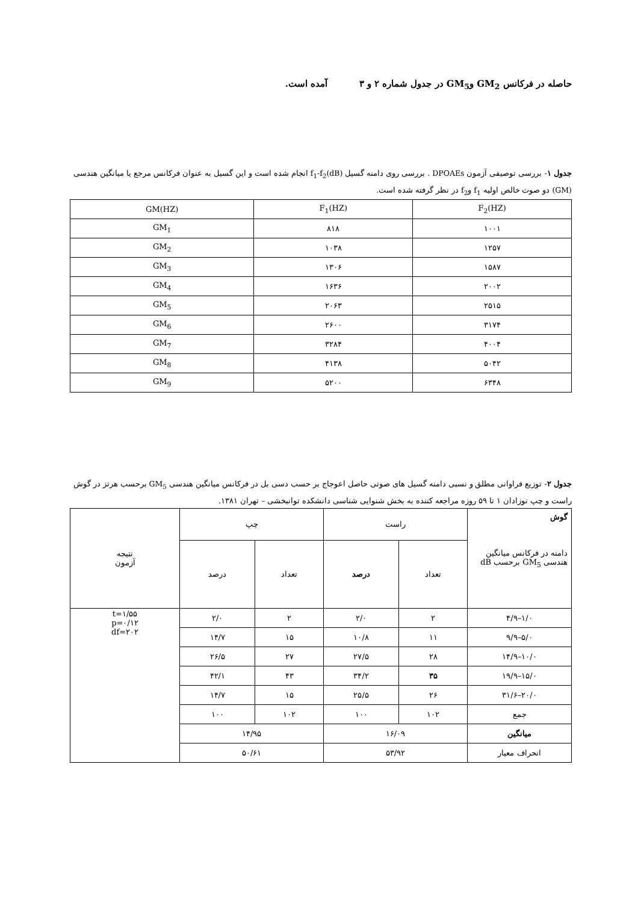حاصله در فرکانس GM<sub>2</sub> وGM<sub>5</sub> در جدول شماره ۲ و ۳ آمده است.
جدول ۱- بررسی توصیفی آزمون DPOAEs . بررسی روی دامنه گسیل f<sub>1</sub>-f<sub>2</sub>(dB) انجام شده است و این گسیل به عنوان فرکانس مرجع یا میانگین هندسی (GM) دو صوت خالص اولیه f<sub>1</sub> وf<sub>2</sub> در نظر گرفته شده است.
| F<sub>2</sub>(HZ) | F<sub>1</sub>(HZ) | GM(HZ) |
| --- | --- | --- |
| ۱۰۰۱ | ۸۱۸ | GM<sub>1</sub> |
| ۱۲۵۷ | ۱۰۳۸ | GM<sub>2</sub> |
| ۱۵۸۷ | ۱۳۰۶ | GM<sub>3</sub> |
| ۲۰۰۲ | ۱۶۳۶ | GM<sub>4</sub> |
| ۲۵۱۵ | ۲۰۶۳ | GM<sub>5</sub> |
| ۳۱۷۴ | ۲۶۰۰ | GM<sub>6</sub> |
| ۴۰۰۴ | ۳۲۸۴ | GM<sub>7</sub> |
| ۵۰۴۲ | ۴۱۳۸ | GM<sub>8</sub> |
| ۶۳۴۸ | ۵۲۰۰ | GM<sub>9</sub> |
جدول ۲- توزیع فراوانی مطلق و نسبی دامنه گسیل های صوتی حاصل اعوجاج بر حسب دسی بل در فرکانس میانگین هندسی GM<sub>5</sub> برحسب هرتز در گوش راست و چپ نوزادان ۱ تا ۵۹ روزه مراجعه کننده به بخش شنوایی شناسی دانشکده توانبخشی – تهران ۱۳۸۱.
| گوش دامنه در فرکانس میانگین هندسی GM<sub>5</sub> برحسب dB | راست | | چپ | | نتیجه آزمون |
| | تعداد | درصد | تعداد | درصد | |
| ۱/۰–۴/۹ | ۲ | ۲/۰ | ۲ | ۲/۰ | t=۱/۵۵ p=۰/۱۲ df=۲۰۲ |
| ۵/۰–۹/۹ | ۱۱ | ۱۰/۸ | ۱۵ | ۱۴/۷ | |
| ۱۰/۰–۱۴/۹ | ۲۸ | ۲۷/۵ | ۲۷ | ۲۶/۵ | |
| ۱۵/۰–۱۹/۹ | ۳۵ | ۳۴/۲ | ۴۳ | ۴۲/۱ | |
| ۲۰/۰–۳۱/۶ | ۲۶ | ۲۵/۵ | ۱۵ | ۱۴/۷ | |
| جمع | ۱۰۲ | ۱۰۰ | ۱۰۲ | ۱۰۰ | |
| میانگین | ۱۶/۰۹ | | ۱۴/۹۵ | | |
| انحراف معیار | ۵۳/۹۲ | | ۵۰/۶۱ | | |